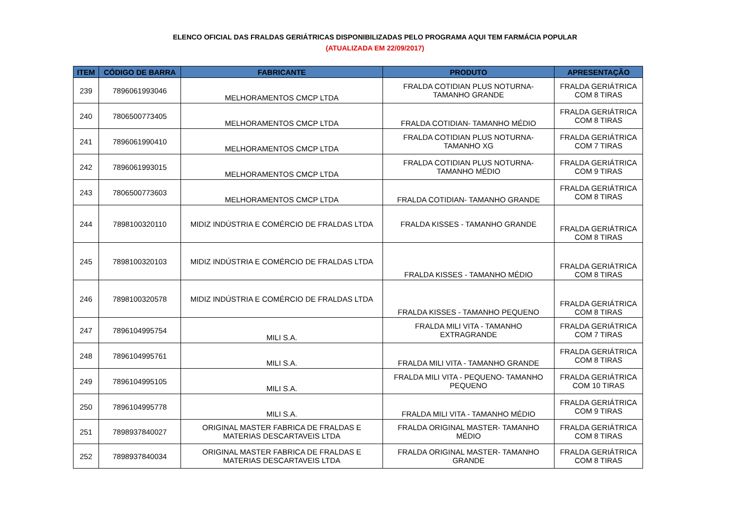ELENCO OFICIAL DAS FRALDAS GERIÁTRICAS DISPONIBILIZADAS PELO PROGRAMA AQUI TEM FARMÁCIA POPULAR
(ATUALIZADA EM 22/09/2017)
| ITEM | CÓDIGO DE BARRA | FABRICANTE | PRODUTO | APRESENTAÇÃO |
| --- | --- | --- | --- | --- |
| 239 | 7896061993046 | MELHORAMENTOS CMCP LTDA | FRALDA COTIDIAN PLUS NOTURNA- TAMANHO GRANDE | FRALDA GERIÁTRICA COM 8 TIRAS |
| 240 | 7806500773405 | MELHORAMENTOS CMCP LTDA | FRALDA COTIDIAN- TAMANHO MÉDIO | FRALDA GERIÁTRICA COM 8 TIRAS |
| 241 | 7896061990410 | MELHORAMENTOS CMCP LTDA | FRALDA COTIDIAN PLUS NOTURNA- TAMANHO XG | FRALDA GERIÁTRICA COM 7 TIRAS |
| 242 | 7896061993015 | MELHORAMENTOS CMCP LTDA | FRALDA COTIDIAN PLUS NOTURNA- TAMANHO MÉDIO | FRALDA GERIÁTRICA COM 9 TIRAS |
| 243 | 7806500773603 | MELHORAMENTOS CMCP LTDA | FRALDA COTIDIAN- TAMANHO GRANDE | FRALDA GERIÁTRICA COM 8 TIRAS |
| 244 | 7898100320110 | MIDIZ INDÚSTRIA E COMÉRCIO DE FRALDAS LTDA | FRALDA KISSES - TAMANHO GRANDE | FRALDA GERIÁTRICA COM 8 TIRAS |
| 245 | 7898100320103 | MIDIZ INDÚSTRIA E COMÉRCIO DE FRALDAS LTDA | FRALDA KISSES - TAMANHO MÉDIO | FRALDA GERIÁTRICA COM 8 TIRAS |
| 246 | 7898100320578 | MIDIZ INDÚSTRIA E COMÉRCIO DE FRALDAS LTDA | FRALDA KISSES - TAMANHO PEQUENO | FRALDA GERIÁTRICA COM 8 TIRAS |
| 247 | 7896104995754 | MILI S.A. | FRALDA MILI VITA - TAMANHO EXTRAGRANDE | FRALDA GERIÁTRICA COM 7 TIRAS |
| 248 | 7896104995761 | MILI S.A. | FRALDA MILI VITA - TAMANHO GRANDE | FRALDA GERIÁTRICA COM 8 TIRAS |
| 249 | 7896104995105 | MILI S.A. | FRALDA MILI VITA - PEQUENO- TAMANHO PEQUENO | FRALDA GERIÁTRICA COM 10 TIRAS |
| 250 | 7896104995778 | MILI S.A. | FRALDA MILI VITA - TAMANHO MÉDIO | FRALDA GERIÁTRICA COM 9 TIRAS |
| 251 | 7898937840027 | ORIGINAL MASTER FABRICA DE FRALDAS E MATERIAS DESCARTAVEIS LTDA | FRALDA ORIGINAL MASTER- TAMANHO MÉDIO | FRALDA GERIÁTRICA COM 8 TIRAS |
| 252 | 7898937840034 | ORIGINAL MASTER FABRICA DE FRALDAS E MATERIAS DESCARTAVEIS LTDA | FRALDA ORIGINAL MASTER- TAMANHO GRANDE | FRALDA GERIÁTRICA COM 8 TIRAS |